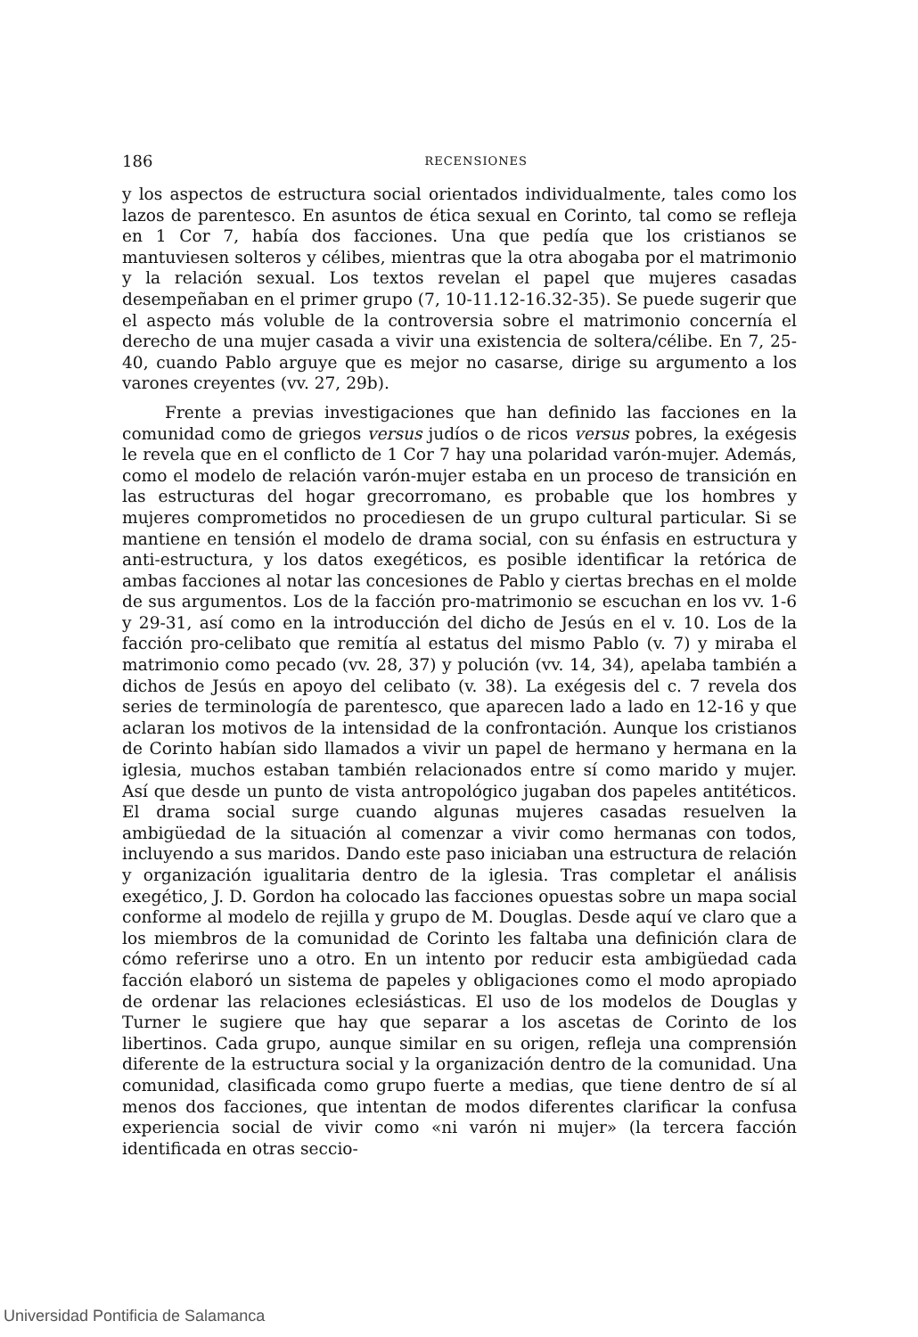186
RECENSIONES
y los aspectos de estructura social orientados individualmente, tales como los lazos de parentesco. En asuntos de ética sexual en Corinto, tal como se refleja en 1 Cor 7, había dos facciones. Una que pedía que los cristianos se mantuviesen solteros y célibes, mientras que la otra abogaba por el matrimonio y la relación sexual. Los textos revelan el papel que mujeres casadas desempeñaban en el primer grupo (7, 10-11.12-16.32-35). Se puede sugerir que el aspecto más voluble de la controversia sobre el matrimonio concernía el derecho de una mujer casada a vivir una existencia de soltera/célibe. En 7, 25-40, cuando Pablo arguye que es mejor no casarse, dirige su argumento a los varones creyentes (vv. 27, 29b).
Frente a previas investigaciones que han definido las facciones en la comunidad como de griegos versus judíos o de ricos versus pobres, la exégesis le revela que en el conflicto de 1 Cor 7 hay una polaridad varón-mujer. Además, como el modelo de relación varón-mujer estaba en un proceso de transición en las estructuras del hogar grecorromano, es probable que los hombres y mujeres comprometidos no procediesen de un grupo cultural particular. Si se mantiene en tensión el modelo de drama social, con su énfasis en estructura y anti-estructura, y los datos exegéticos, es posible identificar la retórica de ambas facciones al notar las concesiones de Pablo y ciertas brechas en el molde de sus argumentos. Los de la facción pro-matrimonio se escuchan en los vv. 1-6 y 29-31, así como en la introducción del dicho de Jesús en el v. 10. Los de la facción pro-celibato que remitía al estatus del mismo Pablo (v. 7) y miraba el matrimonio como pecado (vv. 28, 37) y polución (vv. 14, 34), apelaba también a dichos de Jesús en apoyo del celibato (v. 38). La exégesis del c. 7 revela dos series de terminología de parentesco, que aparecen lado a lado en 12-16 y que aclaran los motivos de la intensidad de la confrontación. Aunque los cristianos de Corinto habían sido llamados a vivir un papel de hermano y hermana en la iglesia, muchos estaban también relacionados entre sí como marido y mujer. Así que desde un punto de vista antropológico jugaban dos papeles antitéticos. El drama social surge cuando algunas mujeres casadas resuelven la ambigüedad de la situación al comenzar a vivir como hermanas con todos, incluyendo a sus maridos. Dando este paso iniciaban una estructura de relación y organización igualitaria dentro de la iglesia. Tras completar el análisis exegético, J. D. Gordon ha colocado las facciones opuestas sobre un mapa social conforme al modelo de rejilla y grupo de M. Douglas. Desde aquí ve claro que a los miembros de la comunidad de Corinto les faltaba una definición clara de cómo referirse uno a otro. En un intento por reducir esta ambigüedad cada facción elaboró un sistema de papeles y obligaciones como el modo apropiado de ordenar las relaciones eclesiásticas. El uso de los modelos de Douglas y Turner le sugiere que hay que separar a los ascetas de Corinto de los libertinos. Cada grupo, aunque similar en su origen, refleja una comprensión diferente de la estructura social y la organización dentro de la comunidad. Una comunidad, clasificada como grupo fuerte a medias, que tiene dentro de sí al menos dos facciones, que intentan de modos diferentes clarificar la confusa experiencia social de vivir como «ni varón ni mujer» (la tercera facción identificada en otras seccio-
Universidad Pontificia de Salamanca